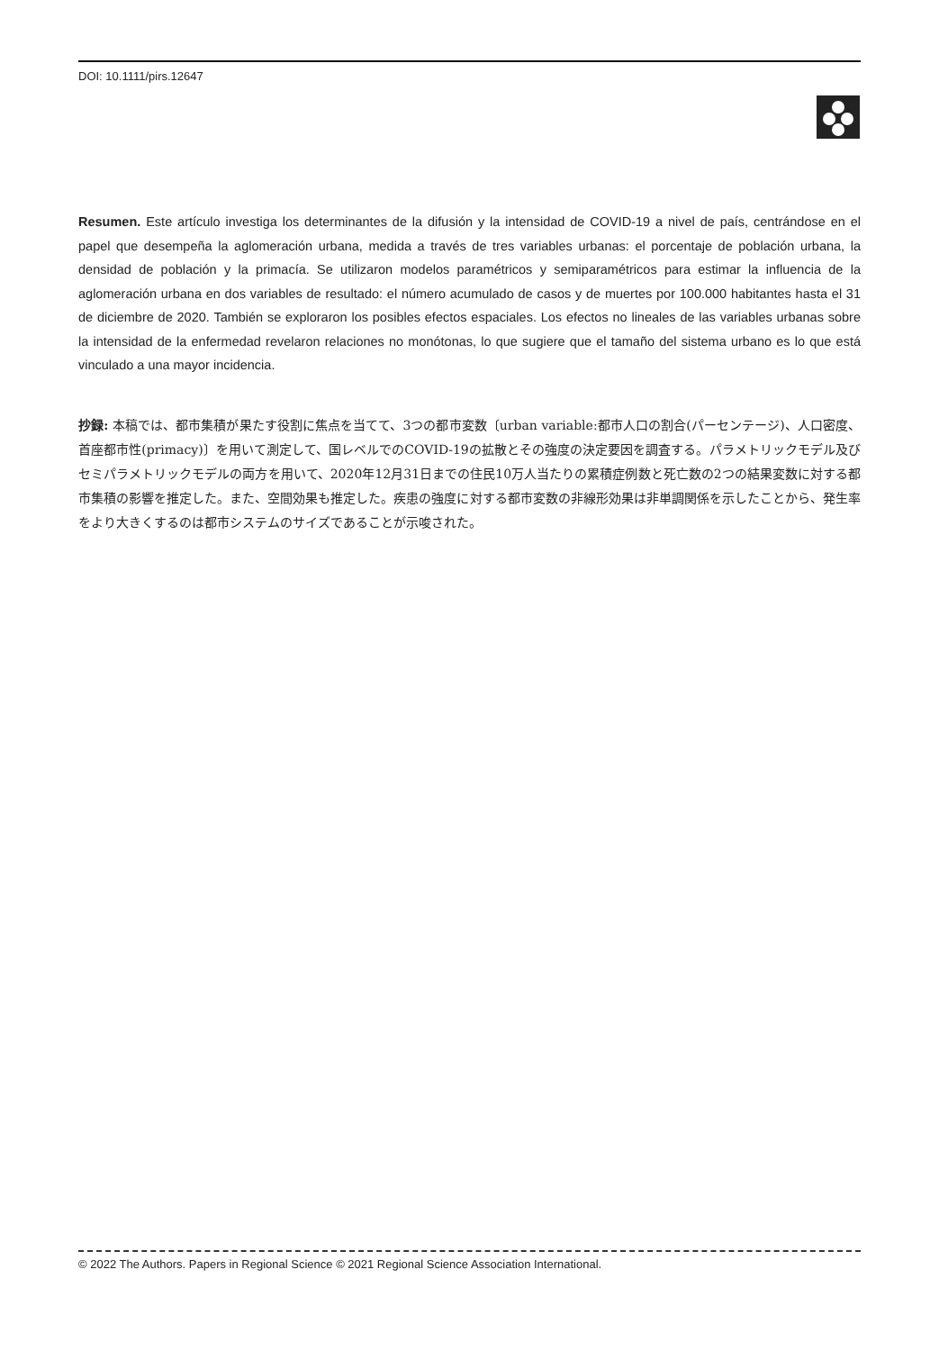DOI: 10.1111/pirs.12647
Resumen. Este artículo investiga los determinantes de la difusión y la intensidad de COVID-19 a nivel de país, centrándose en el papel que desempeña la aglomeración urbana, medida a través de tres variables urbanas: el porcentaje de población urbana, la densidad de población y la primacía. Se utilizaron modelos paramétricos y semiparamétricos para estimar la influencia de la aglomeración urbana en dos variables de resultado: el número acumulado de casos y de muertes por 100.000 habitantes hasta el 31 de diciembre de 2020. También se exploraron los posibles efectos espaciales. Los efectos no lineales de las variables urbanas sobre la intensidad de la enfermedad revelaron relaciones no monótonas, lo que sugiere que el tamaño del sistema urbano es lo que está vinculado a una mayor incidencia.
抄録: 本稿では、都市集積が果たす役割に焦点を当てて、3つの都市変数〔urban variable:都市人口の割合(パーセンテージ)、人口密度、首座都市性(primacy)〕を用いて測定して、国レベルでのCOVID‐19の拡散とその強度の決定要因を調査する。パラメトリックモデル及びセミパラメトリックモデルの両方を用いて、2020年12月31日までの住民10万人当たりの累積症例数と死亡数の2つの結果変数に対する都市集積の影響を推定した。また、空間効果も推定した。疾患の強度に対する都市変数の非線形効果は非単調関係を示したことから、発生率をより大きくするのは都市システムのサイズであることが示唆された。
© 2022 The Authors. Papers in Regional Science © 2021 Regional Science Association International.